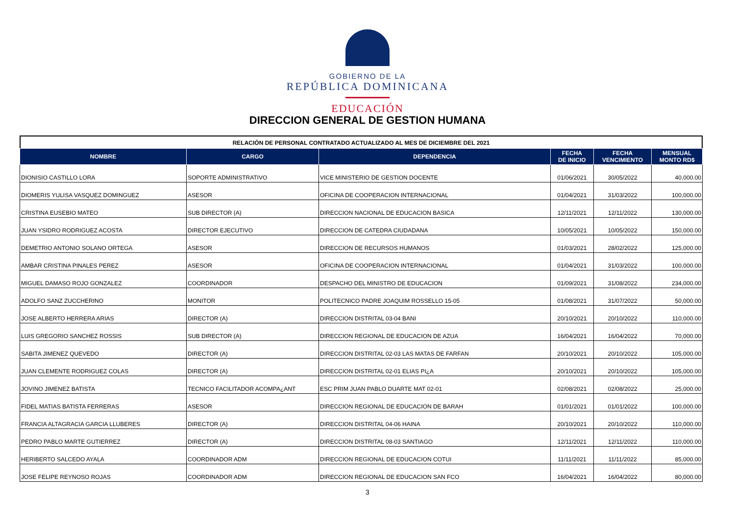GOBIERNO DE LA
REPÚBLICA DOMINICANA
EDUCACIÓN
DIRECCION GENERAL DE GESTION HUMANA
RELACIÓN DE PERSONAL CONTRATADO ACTUALIZADO AL MES DE DICIEMBRE DEL 2021
| NOMBRE | CARGO | DEPENDENCIA | FECHA DE INICIO | FECHA VENCIMIENTO | MENSUAL MONTO RD$ |
| --- | --- | --- | --- | --- | --- |
| DIONISIO CASTILLO LORA | SOPORTE ADMINISTRATIVO | VICE MINISTERIO DE GESTION DOCENTE | 01/06/2021 | 30/05/2022 | 40,000.00 |
| DIOMERIS YULISA VASQUEZ DOMINGUEZ | ASESOR | OFICINA DE COOPERACION INTERNACIONAL | 01/04/2021 | 31/03/2022 | 100,000.00 |
| CRISTINA EUSEBIO MATEO | SUB DIRECTOR (A) | DIRECCION NACIONAL DE EDUCACION BASICA | 12/11/2021 | 12/11/2022 | 130,000.00 |
| JUAN YSIDRO RODRIGUEZ ACOSTA | DIRECTOR EJECUTIVO | DIRECCION DE CATEDRA CIUDADANA | 10/05/2021 | 10/05/2022 | 150,000.00 |
| DEMETRIO ANTONIO SOLANO ORTEGA | ASESOR | DIRECCION DE RECURSOS HUMANOS | 01/03/2021 | 28/02/2022 | 125,000.00 |
| AMBAR CRISTINA PINALES PEREZ | ASESOR | OFICINA DE COOPERACION INTERNACIONAL | 01/04/2021 | 31/03/2022 | 100,000.00 |
| MIGUEL DAMASO ROJO GONZALEZ | COORDINADOR | DESPACHO DEL MINISTRO DE EDUCACION | 01/09/2021 | 31/08/2022 | 234,000.00 |
| ADOLFO SANZ ZUCCHERINO | MONITOR | POLITECNICO PADRE JOAQUIM ROSSELLO 15-05 | 01/08/2021 | 31/07/2022 | 50,000.00 |
| JOSE ALBERTO HERRERA ARIAS | DIRECTOR (A) | DIRECCION DISTRITAL 03-04 BANI | 20/10/2021 | 20/10/2022 | 110,000.00 |
| LUIS GREGORIO SANCHEZ ROSSIS | SUB DIRECTOR (A) | DIRECCION REGIONAL DE EDUCACION DE AZUA | 16/04/2021 | 16/04/2022 | 70,000.00 |
| SABITA JIMENEZ QUEVEDO | DIRECTOR (A) | DIRECCION DISTRITAL 02-03 LAS MATAS DE FARFAN | 20/10/2021 | 20/10/2022 | 105,000.00 |
| JUAN CLEMENTE RODRIGUEZ COLAS | DIRECTOR (A) | DIRECCION DISTRITAL 02-01 ELIAS PI¿A | 20/10/2021 | 20/10/2022 | 105,000.00 |
| JOVINO JIMENEZ BATISTA | TECNICO FACILITADOR ACOMPA¿ANT | ESC PRIM JUAN PABLO DUARTE MAT 02-01 | 02/08/2021 | 02/08/2022 | 25,000.00 |
| FIDEL MATIAS BATISTA FERRERAS | ASESOR | DIRECCION REGIONAL DE EDUCACION DE BARAH | 01/01/2021 | 01/01/2022 | 100,000.00 |
| FRANCIA ALTAGRACIA GARCIA LLUBERES | DIRECTOR (A) | DIRECCION DISTRITAL 04-06 HAINA | 20/10/2021 | 20/10/2022 | 110,000.00 |
| PEDRO PABLO MARTE GUTIERREZ | DIRECTOR (A) | DIRECCION DISTRITAL 08-03 SANTIAGO | 12/11/2021 | 12/11/2022 | 110,000.00 |
| HERIBERTO SALCEDO AYALA | COORDINADOR ADM | DIRECCION REGIONAL DE EDUCACION COTUI | 11/11/2021 | 11/11/2022 | 85,000.00 |
| JOSE FELIPE REYNOSO ROJAS | COORDINADOR ADM | DIRECCION REGIONAL DE EDUCACION SAN FCO | 16/04/2021 | 16/04/2022 | 80,000.00 |
3